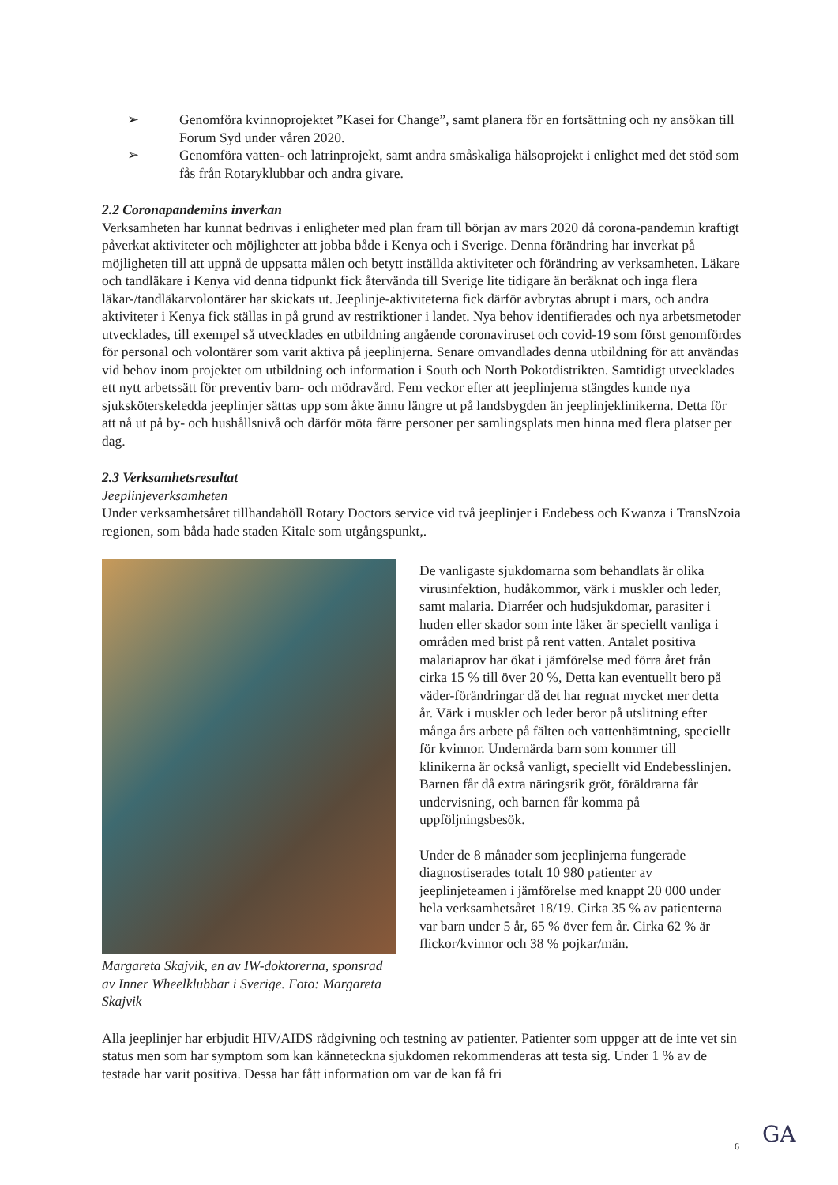➢ Genomföra kvinnoprojektet ”Kasei for Change”, samt planera för en fortsättning och ny ansökan till Forum Syd under våren 2020.
➢ Genomföra vatten- och latrinprojekt, samt andra småskaliga hälsoprojekt i enlighet med det stöd som fås från Rotaryklubbar och andra givare.
2.2 Coronapandemins inverkan
Verksamheten har kunnat bedrivas i enligheter med plan fram till början av mars 2020 då corona-pandemin kraftigt påverkat aktiviteter och möjligheter att jobba både i Kenya och i Sverige. Denna förändring har inverkat på möjligheten till att uppnå de uppsatta målen och betytt inställda aktiviteter och förändring av verksamheten. Läkare och tandläkare i Kenya vid denna tidpunkt fick återvända till Sverige lite tidigare än beräknat och inga flera läkar-/tandläkarvolontärer har skickats ut. Jeeplinje-aktiviteterna fick därför avbrytas abrupt i mars, och andra aktiviteter i Kenya fick ställas in på grund av restriktioner i landet. Nya behov identifierades och nya arbetsmetoder utvecklades, till exempel så utvecklades en utbildning angående coronaviruset och covid-19 som först genomfördes för personal och volontärer som varit aktiva på jeeplinjerna. Senare omvandlades denna utbildning för att användas vid behov inom projektet om utbildning och information i South och North Pokotdistrikten. Samtidigt utvecklades ett nytt arbetssätt för preventiv barn- och mödravård. Fem veckor efter att jeeplinjerna stängdes kunde nya sjuksköterskeledda jeeplinjer sättas upp som åkte ännu längre ut på landsbygden än jeeplinjeklinikerna. Detta för att nå ut på by- och hushållsnivå och därför möta färre personer per samlingsplats men hinna med flera platser per dag.
2.3 Verksamhetsresultat
Jeeplinjeverksamheten
Under verksamhetsåret tillhandahöll Rotary Doctors service vid två jeeplinjer i Endebess och Kwanza i TransNzoia regionen, som båda hade staden Kitale som utgångspunkt,.
Margareta Skajvik, en av IW-doktorerna, sponsrad av Inner Wheelklubbar i Sverige. Foto: Margareta Skajvik
De vanligaste sjukdomarna som behandlats är olika virusinfektion, hudåkommor, värk i muskler och leder, samt malaria. Diarréer och hudsjukdomar, parasiter i huden eller skador som inte läker är speciellt vanliga i områden med brist på rent vatten. Antalet positiva malariaprov har ökat i jämförelse med förra året från cirka 15 % till över 20 %, Detta kan eventuellt bero på väder-förändringar då det har regnat mycket mer detta år. Värk i muskler och leder beror på utslitning efter många års arbete på fälten och vattenhämtning, speciellt för kvinnor. Undernärda barn som kommer till klinikerna är också vanligt, speciellt vid Endebesslinjen. Barnen får då extra näringsrik gröt, föräldrarna får undervisning, och barnen får komma på uppföljningsbesök.
Under de 8 månader som jeeplinjerna fungerade diagnostiserades totalt 10 980 patienter av jeeplinjeteamen i jämförelse med knappt 20 000 under hela verksamhetsåret 18/19. Cirka 35 % av patienterna var barn under 5 år, 65 % över fem år. Cirka 62 % är flickor/kvinnor och 38 % pojkar/män.
Alla jeeplinjer har erbjudit HIV/AIDS rådgivning och testning av patienter. Patienter som uppger att de inte vet sin status men som har symptom som kan känneteckna sjukdomen rekommenderas att testa sig. Under 1 % av de testade har varit positiva. Dessa har fått information om var de kan få fri
6 GA